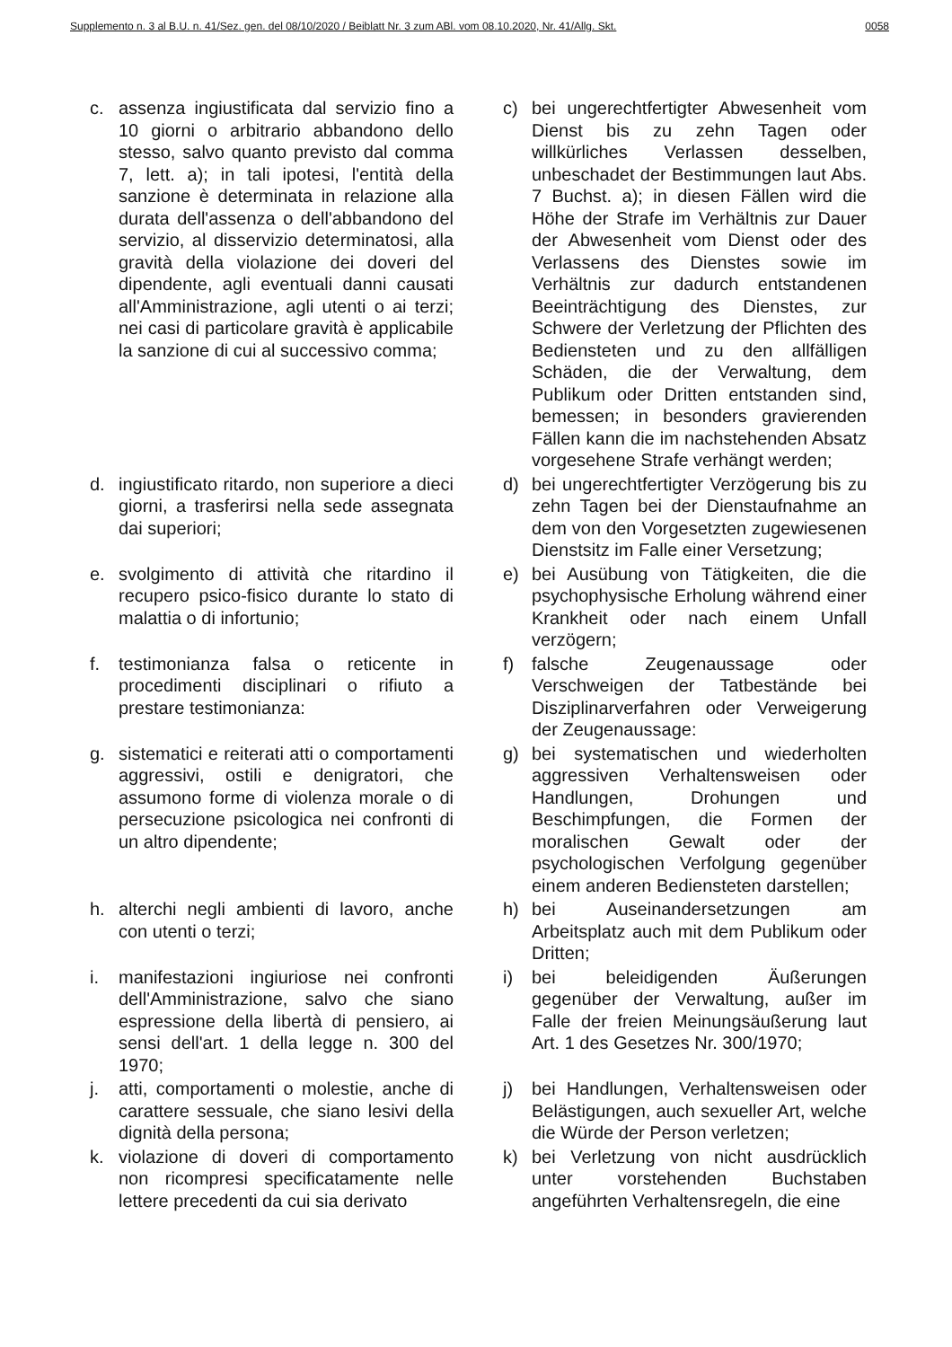Supplemento n. 3 al B.U. n. 41/Sez. gen. del 08/10/2020 / Beiblatt Nr. 3 zum ABl. vom 08.10.2020, Nr. 41/Allg. Skt. 0058
c. assenza ingiustificata dal servizio fino a 10 giorni o arbitrario abbandono dello stesso, salvo quanto previsto dal comma 7, lett. a); in tali ipotesi, l'entità della sanzione è determinata in relazione alla durata dell'assenza o dell'abbandono del servizio, al disservizio determinatosi, alla gravità della violazione dei doveri del dipendente, agli eventuali danni causati all'Amministrazione, agli utenti o ai terzi; nei casi di particolare gravità è applicabile la sanzione di cui al successivo comma;
c) bei ungerechtfertigter Abwesenheit vom Dienst bis zu zehn Tagen oder willkürliches Verlassen desselben, unbeschadet der Bestimmungen laut Abs. 7 Buchst. a); in diesen Fällen wird die Höhe der Strafe im Verhältnis zur Dauer der Abwesenheit vom Dienst oder des Verlassens des Dienstes sowie im Verhältnis zur dadurch entstandenen Beeinträchtigung des Dienstes, zur Schwere der Verletzung der Pflichten des Bediensteten und zu den allfälligen Schäden, die der Verwaltung, dem Publikum oder Dritten entstanden sind, bemessen; in besonders gravierenden Fällen kann die im nachstehenden Absatz vorgesehene Strafe verhängt werden;
d. ingiustificato ritardo, non superiore a dieci giorni, a trasferirsi nella sede assegnata dai superiori;
d) bei ungerechtfertigter Verzögerung bis zu zehn Tagen bei der Dienstaufnahme an dem von den Vorgesetzten zugewiesenen Dienstsitz im Falle einer Versetzung;
e. svolgimento di attività che ritardino il recupero psico-fisico durante lo stato di malattia o di infortunio;
e) bei Ausübung von Tätigkeiten, die die psychophysische Erholung während einer Krankheit oder nach einem Unfall verzögern;
f. testimonianza falsa o reticente in procedimenti disciplinari o rifiuto a prestare testimonianza:
f) falsche Zeugenaussage oder Verschweigen der Tatbestände bei Disziplinarverfahren oder Verweigerung der Zeugenaussage:
g. sistematici e reiterati atti o comportamenti aggressivi, ostili e denigratori, che assumono forme di violenza morale o di persecuzione psicologica nei confronti di un altro dipendente;
g) bei systematischen und wiederholten aggressiven Verhaltensweisen oder Handlungen, Drohungen und Beschimpfungen, die Formen der moralischen Gewalt oder der psychologischen Verfolgung gegenüber einem anderen Bediensteten darstellen;
h. alterchi negli ambienti di lavoro, anche con utenti o terzi;
h) bei Auseinandersetzungen am Arbeitsplatz auch mit dem Publikum oder Dritten;
i. manifestazioni ingiuriose nei confronti dell'Amministrazione, salvo che siano espressione della libertà di pensiero, ai sensi dell'art. 1 della legge n. 300 del 1970;
i) bei beleidigenden Äußerungen gegenüber der Verwaltung, außer im Falle der freien Meinungsäußerung laut Art. 1 des Gesetzes Nr. 300/1970;
j. atti, comportamenti o molestie, anche di carattere sessuale, che siano lesivi della dignità della persona;
j) bei Handlungen, Verhaltensweisen oder Belästigungen, auch sexueller Art, welche die Würde der Person verletzen;
k. violazione di doveri di comportamento non ricompresi specificatamente nelle lettere precedenti da cui sia derivato
k) bei Verletzung von nicht ausdrücklich unter vorstehenden Buchstaben angeführten Verhaltensregeln, die eine